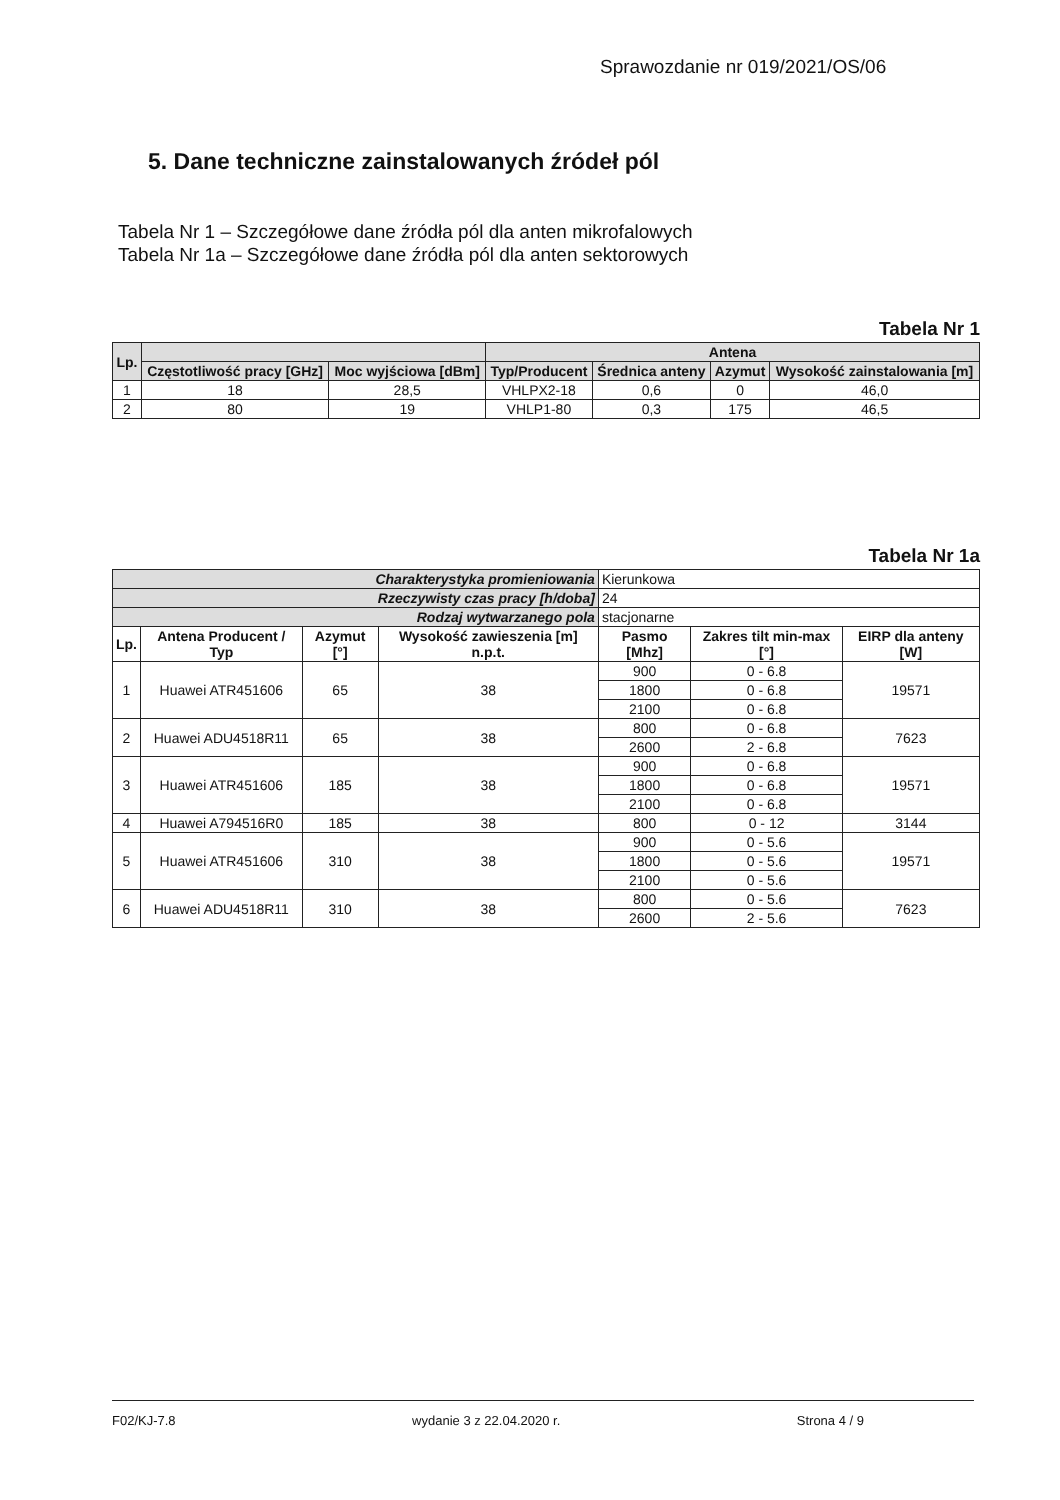Sprawozdanie nr 019/2021/OS/06
5. Dane techniczne zainstalowanych źródeł pól
Tabela Nr 1 – Szczegółowe dane źródła pól dla anten mikrofalowych
Tabela Nr 1a – Szczegółowe dane źródła pól dla anten sektorowych
Tabela Nr 1
| Lp. | | | Antena | | | |
| --- | --- | --- | --- | --- | --- | --- |
| | Częstotliwość pracy [GHz] | Moc wyjściowa [dBm] | Typ/Producent | Średnica anteny | Azymut | Wysokość zainstalowania [m] |
| 1 | 18 | 28,5 | VHLPX2-18 | 0,6 | 0 | 46,0 |
| 2 | 80 | 19 | VHLP1-80 | 0,3 | 175 | 46,5 |
Tabela Nr 1a
| Charakterystyka promieniowania | | | | Kierunkowa | | |
| Rzeczywisty czas pracy [h/doba] | | | | 24 | | |
| Rodzaj wytwarzanego pola | | | | stacjonarne | | |
| Lp. | Antena Producent / Typ | Azymut [°] | Wysokość zawieszenia [m] n.p.t. | Pasmo [Mhz] | Zakres tilt min-max [°] | EIRP dla anteny [W] |
| 1 | Huawei ATR451606 | 65 | 38 | 900 | 0 - 6.8 | 19571 |
| | | | | 1800 | 0 - 6.8 | |
| | | | | 2100 | 0 - 6.8 | |
| 2 | Huawei ADU4518R11 | 65 | 38 | 800 | 0 - 6.8 | 7623 |
| | | | | 2600 | 2 - 6.8 | |
| 3 | Huawei ATR451606 | 185 | 38 | 900 | 0 - 6.8 | 19571 |
| | | | | 1800 | 0 - 6.8 | |
| | | | | 2100 | 0 - 6.8 | |
| 4 | Huawei A794516R0 | 185 | 38 | 800 | 0 - 12 | 3144 |
| 5 | Huawei ATR451606 | 310 | 38 | 900 | 0 - 5.6 | 19571 |
| | | | | 1800 | 0 - 5.6 | |
| | | | | 2100 | 0 - 5.6 | |
| 6 | Huawei ADU4518R11 | 310 | 38 | 800 | 0 - 5.6 | 7623 |
| | | | | 2600 | 2 - 5.6 | |
F02/KJ-7.8 wydanie 3 z 22.04.2020 r. Strona 4 / 9